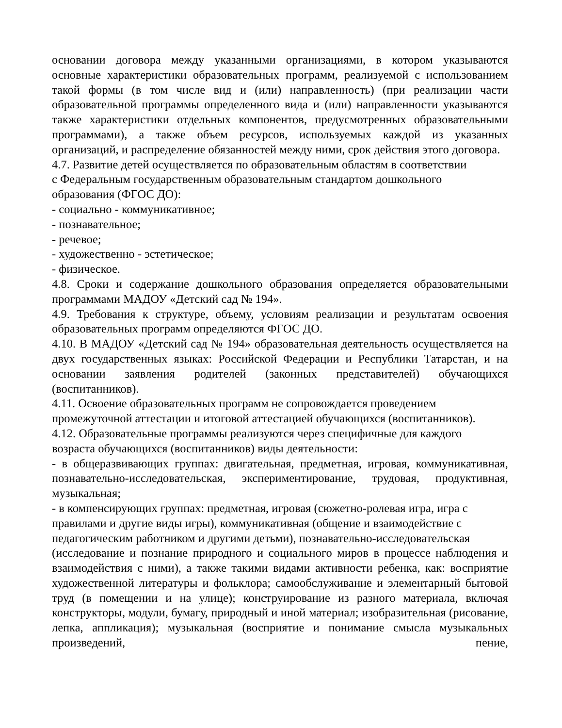основании договора между указанными организациями, в котором указываются основные характеристики образовательных программ, реализуемой с использованием такой формы (в том числе вид и (или) направленность) (при реализации части образовательной программы определенного вида и (или) направленности указываются также характеристики отдельных компонентов, предусмотренных образовательными программами), а также объем ресурсов, используемых каждой из указанных организаций, и распределение обязанностей между ними, срок действия этого договора.
4.7. Развитие детей осуществляется по образовательным областям в соответствии
с Федеральным государственным образовательным стандартом дошкольного
образования (ФГОС ДО):
- социально - коммуникативное;
- познавательное;
- речевое;
- художественно - эстетическое;
- физическое.
4.8. Сроки и содержание дошкольного образования определяется образовательными программами МАДОУ «Детский сад № 194».
4.9. Требования к структуре, объему, условиям реализации и результатам освоения образовательных программ определяются ФГОС ДО.
4.10. В МАДОУ «Детский сад № 194» образовательная деятельность осуществляется на двух государственных языках: Российской Федерации и Республики Татарстан, и на основании заявления родителей (законных представителей) обучающихся (воспитанников).
4.11. Освоение образовательных программ не сопровождается проведением
промежуточной аттестации и итоговой аттестацией обучающихся (воспитанников).
4.12. Образовательные программы реализуются через специфичные для каждого
возраста обучающихся (воспитанников) виды деятельности:
- в общеразвивающих группах: двигательная, предметная, игровая, коммуникативная, познавательно-исследовательская, экспериментирование, трудовая, продуктивная, музыкальная;
- в компенсирующих группах: предметная, игровая (сюжетно-ролевая игра, игра с
правилами и другие виды игры), коммуникативная (общение и взаимодействие с
педагогическим работником и другими детьми), познавательно-исследовательская
(исследование и познание природного и социального миров в процессе наблюдения и взаимодействия с ними), а также такими видами активности ребенка, как: восприятие художественной литературы и фольклора; самообслуживание и элементарный бытовой труд (в помещении и на улице); конструирование из разного материала, включая конструкторы, модули, бумагу, природный и иной материал; изобразительная (рисование, лепка, аппликация); музыкальная (восприятие и понимание смысла музыкальных произведений, пение,